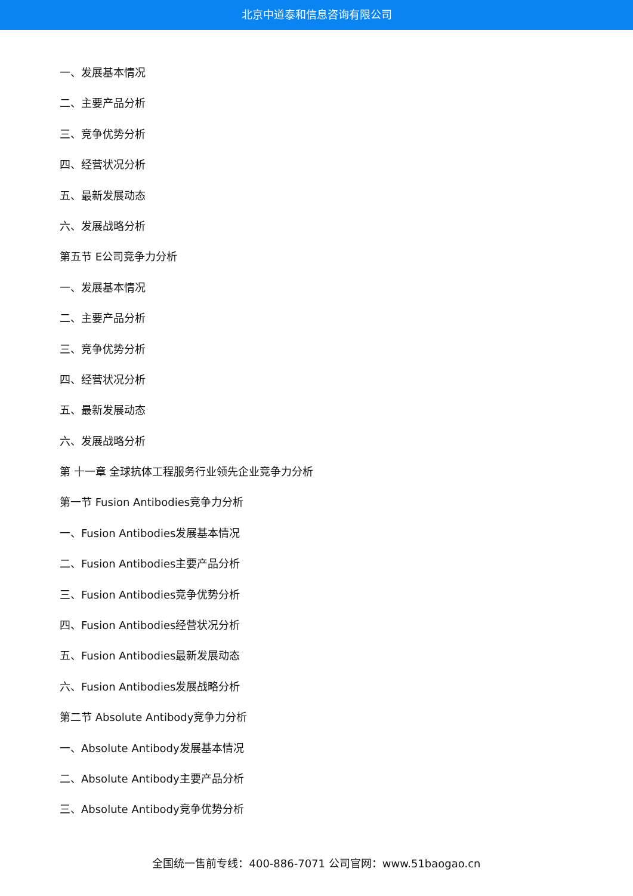北京中道泰和信息咨询有限公司
一、发展基本情况
二、主要产品分析
三、竞争优势分析
四、经营状况分析
五、最新发展动态
六、发展战略分析
第五节 E公司竞争力分析
一、发展基本情况
二、主要产品分析
三、竞争优势分析
四、经营状况分析
五、最新发展动态
六、发展战略分析
第 十一章 全球抗体工程服务行业领先企业竞争力分析
第一节 Fusion Antibodies竞争力分析
一、Fusion Antibodies发展基本情况
二、Fusion Antibodies主要产品分析
三、Fusion Antibodies竞争优势分析
四、Fusion Antibodies经营状况分析
五、Fusion Antibodies最新发展动态
六、Fusion Antibodies发展战略分析
第二节 Absolute Antibody竞争力分析
一、Absolute Antibody发展基本情况
二、Absolute Antibody主要产品分析
三、Absolute Antibody竞争优势分析
全国统一售前专线：400-886-7071 公司官网：www.51baogao.cn